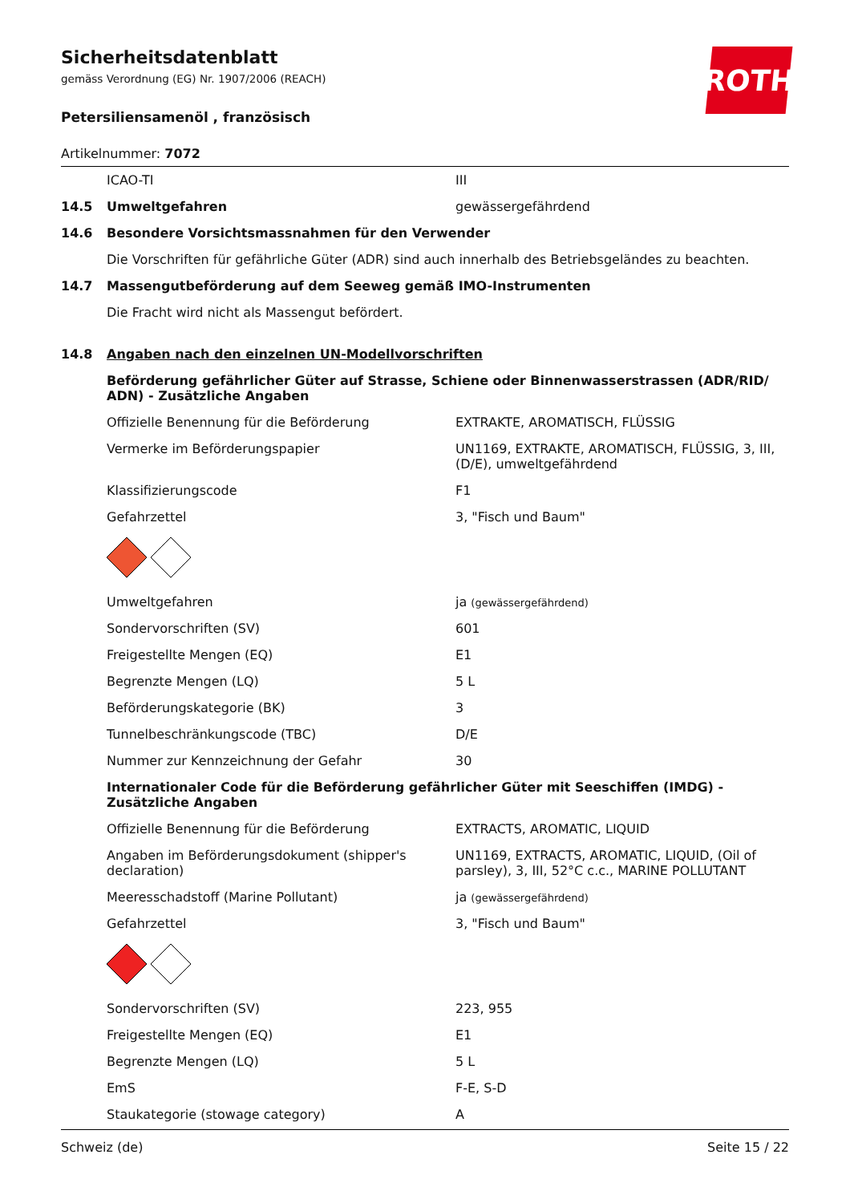ROTH
Sicherheitsdatenblatt
gemäss Verordnung (EG) Nr. 1907/2006 (REACH)
Petersiliensamenöl , französisch
Artikelnummer: 7072
| | ICAO-TI | III |
| 14.5 | Umweltgefahren | gewässergefährdend |
| 14.6 | Besondere Vorsichtsmassnahmen für den Verwender | |
| | Die Vorschriften für gefährliche Güter (ADR) sind auch innerhalb des Betriebsgeländes zu beachten. | |
| 14.7 | Massengutbeförderung auf dem Seeweg gemäß IMO-Instrumenten | |
| | Die Fracht wird nicht als Massengut befördert. | |
| 14.8 | Angaben nach den einzelnen UN-Modellvorschriften | |
| | Beförderung gefährlicher Güter auf Strasse, Schiene oder Binnenwasserstrassen (ADR/RID/ ADN) - Zusätzliche Angaben | |
| | Offizielle Benennung für die Beförderung | EXTRAKTE, AROMATISCH, FLÜSSIG |
| | Vermerke im Beförderungspapier | UN1169, EXTRAKTE, AROMATISCH, FLÜSSIG, 3, III, (D/E), umweltgefährdend |
| | Klassifizierungscode | F1 |
| | Gefahrzettel | 3, "Fisch und Baum" |
| | Umweltgefahren | ja (gewässergefährdend) |
| | Sondervorschriften (SV) | 601 |
| | Freigestellte Mengen (EQ) | E1 |
| | Begrenzte Mengen (LQ) | 5 L |
| | Beförderungskategorie (BK) | 3 |
| | Tunnelbeschränkungscode (TBC) | D/E |
| | Nummer zur Kennzeichnung der Gefahr | 30 |
| | Internationaler Code für die Beförderung gefährlicher Güter mit Seeschiffen (IMDG) - Zusätzliche Angaben | |
| | Offizielle Benennung für die Beförderung | EXTRACTS, AROMATIC, LIQUID |
| | Angaben im Beförderungsdokument (shipper's declaration) | UN1169, EXTRACTS, AROMATIC, LIQUID, (Oil of parsley), 3, III, 52°C c.c., MARINE POLLUTANT |
| | Meeresschadstoff (Marine Pollutant) | ja (gewässergefährdend) |
| | Gefahrzettel | 3, "Fisch und Baum" |
| | Sondervorschriften (SV) | 223, 955 |
| | Freigestellte Mengen (EQ) | E1 |
| | Begrenzte Mengen (LQ) | 5 L |
| | EmS | F-E, S-D |
| | Staukategorie (stowage category) | A |
Schweiz (de) Seite 15 / 22